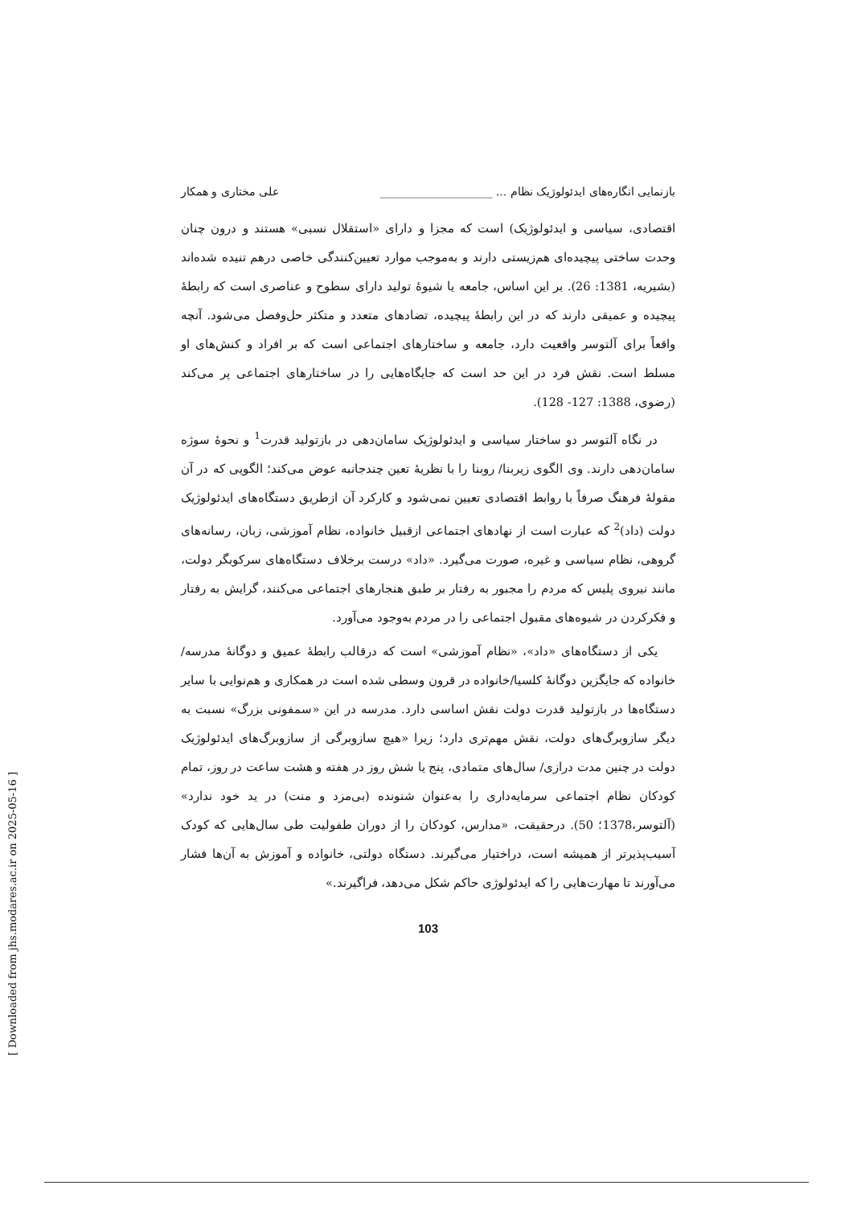بازنمایی انگاره‌های ایدئولوژیک نظام ... ____________________ علی مختاری و همکار
اقتصادی، سیاسی و ایدئولوژیک) است که مجزا و دارای «استقلال نسبی» هستند و درون چنان وحدت ساختی پیچیده‌ای هم‌زیستی دارند و به‌موجب موارد تعیین‌کنندگی خاصی درهم تنیده شده‌اند (بشیریه، 1381: 26). بر این اساس، جامعه یا شیوهٔ تولید دارای سطوح و عناصری است که رابطهٔ پیچیده و عمیقی دارند که در این رابطهٔ پیچیده، تضادهای متعدد و متکثر حل‌وفصل می‌شود. آنچه واقعاً برای آلتوسر واقعیت دارد، جامعه و ساختارهای اجتماعی است که بر افراد و کنش‌های او مسلط است. نقش فرد در این حد است که جایگاه‌هایی را در ساختارهای اجتماعی پر می‌کند (رضوی، 1388: 127- 128).
در نگاه آلتوسر دو ساختار سیاسی و ایدئولوژیک سامان‌دهی در بازتولید قدرت<sup>1</sup> و نحوهٔ سوژه سامان‌دهی دارند. وی الگوی زیربنا/ روبنا را با نظریهٔ تعین چندجانبه عوض می‌کند؛ الگویی که در آن مقولهٔ فرهنگ صرفاً با روابط اقتصادی تعیین نمی‌شود و کارکرد آن ازطریق دستگاه‌های ایدئولوژیک دولت (داد)<sup>2</sup> که عبارت است از نهادهای اجتماعی ازقبیل خانواده، نظام آموزشی، زبان، رسانه‌های گروهی، نظام سیاسی و غیره، صورت می‌گیرد. «داد» درست برخلاف دستگاه‌های سرکوبگر دولت، مانند نیروی پلیس که مردم را مجبور به رفتار بر طبق هنجارهای اجتماعی می‌کنند، گرایش به رفتار و فکرکردن در شیوه‌های مقبول اجتماعی را در مردم به‌وجود می‌آورد.
یکی از دستگاه‌های «داد»، «نظام آموزشی» است که درقالب رابطهٔ عمیق و دوگانهٔ مدرسه/ خانواده که جایگزین دوگانهٔ کلسیا/خانواده در قرون وسطی شده است در همکاری و هم‌نوایی با سایر دستگاه‌ها در بازتولید قدرت دولت نقش اساسی دارد. مدرسه در این «سمفونی بزرگ» نسبت به دیگر سازوبرگ‌های دولت، نقش مهم‌تری دارد؛ زیرا «هیچ سازوبرگی از سازوبرگ‌های ایدئولوژیک دولت در چنین مدت درازی/ سال‌های متمادی، پنج یا شش روز در هفته و هشت ساعت در روز، تمام کودکان نظام اجتماعی سرمایه‌داری را به‌عنوان شنونده (بی‌مزد و منت) در ید خود ندارد» (آلتوسر،1378؛ 50). درحقیقت، «مدارس، کودکان را از دوران طفولیت طی سال‌هایی که کودک آسیب‌پذیرتر از همیشه است، دراختیار می‌گیرند. دستگاه دولتی، خانواده و آموزش به آن‌ها فشار می‌آورند تا مهارت‌هایی را که ایدئولوژی حاکم شکل می‌دهد، فراگیرند.»
103
[ Downloaded from jhs.modares.ac.ir on 2025-05-16 ]